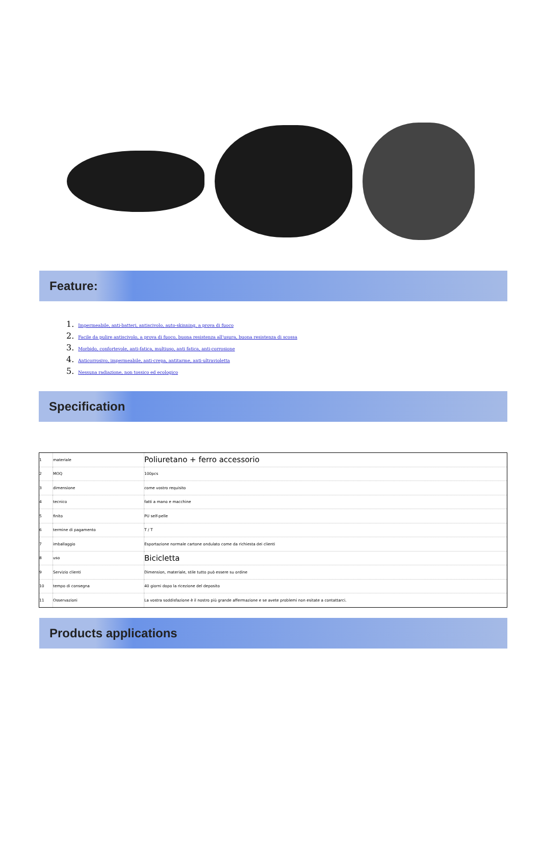Feature:
1. Impermeabile, anti-batteri, antiscivolo, auto-skinning, a prova di fuoco
2. Facile da pulire antiscivolo, a prova di fuoco, buona resistenza all'usura, buona resistenza di scossa
3. Morbido, confortevole, anti-fatica, multiuso, anti fatica, anti-corrosione
4. Anticorrosivo, impermeabile, anti-crepa, antitarme, anti-ultravioletta
5. Nessuna radiazione, non tossico ed ecologico
Specification
| 1 | materiale | Poliuretano + ferro accessorio |
| 2 | MOQ | 100pcs |
| 3 | dimensione | come vostro requisito |
| 4 | tecnico | fatti a mano e macchine |
| 5 | finito | PU self-pelle |
| 6 | termine di pagamento | T / T |
| 7 | imballaggio | Esportazione normale cartone ondulato come da richiesta dei clienti |
| 8 | uso | Bicicletta |
| 9 | Servizio clienti | Dimension, materiale, stile tutto può essere su ordine |
| 10 | tempo di consegna | 40 giorni dopo la ricezione del deposito |
| 11 | Osservazioni | La vostra soddisfazione è il nostro più grande affermazione e se avete problemi non esitate a contattarci. |
Products applications